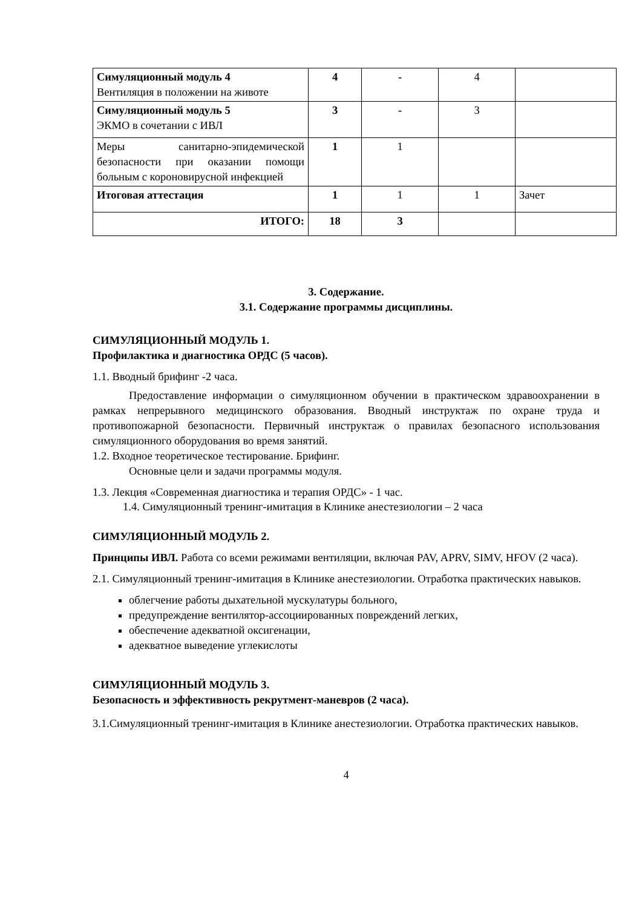| Симуляционный модуль 4 Вентиляция в положении на животе | 4 | - | 4 | |
| Симуляционный модуль 5 ЭКМО в сочетании с ИВЛ | 3 | - | 3 | |
| Меры санитарно-эпидемической безопасности при оказании помощи больным с короновирусной инфекцией | 1 | 1 | | |
| Итоговая аттестация | 1 | 1 | 1 | Зачет |
| ИТОГО: | 18 | 3 | | |
3. Содержание.
3.1. Содержание программы дисциплины.
СИМУЛЯЦИОННЫЙ МОДУЛЬ 1.
Профилактика и диагностика ОРДС (5 часов).
1.1. Вводный брифинг -2 часа.
Предоставление информации о симуляционном обучении в практическом здравоохранении в рамках непрерывного медицинского образования. Вводный инструктаж по охране труда и противопожарной безопасности. Первичный инструктаж о правилах безопасного использования симуляционного оборудования во время занятий.
1.2. Входное теоретическое тестирование. Брифинг.
Основные цели и задачи программы модуля.
1.3. Лекция «Современная диагностика и терапия ОРДС» - 1 час.
1.4. Симуляционный тренинг-имитация в Клинике анестезиологии – 2 часа
СИМУЛЯЦИОННЫЙ МОДУЛЬ 2.
Принципы ИВЛ. Работа со всеми режимами вентиляции, включая PAV, APRV, SIMV, HFOV (2 часа).
2.1. Симуляционный тренинг-имитация в Клинике анестезиологии. Отработка практических навыков.
облегчение работы дыхательной мускулатуры больного,
предупреждение вентилятор-ассоциированных повреждений легких,
обеспечение адекватной оксигенации,
адекватное выведение углекислоты
СИМУЛЯЦИОННЫЙ МОДУЛЬ 3.
Безопасность и эффективность рекрутмент-маневров (2 часа).
3.1.Симуляционный тренинг-имитация в Клинике анестезиологии. Отработка практических навыков.
4